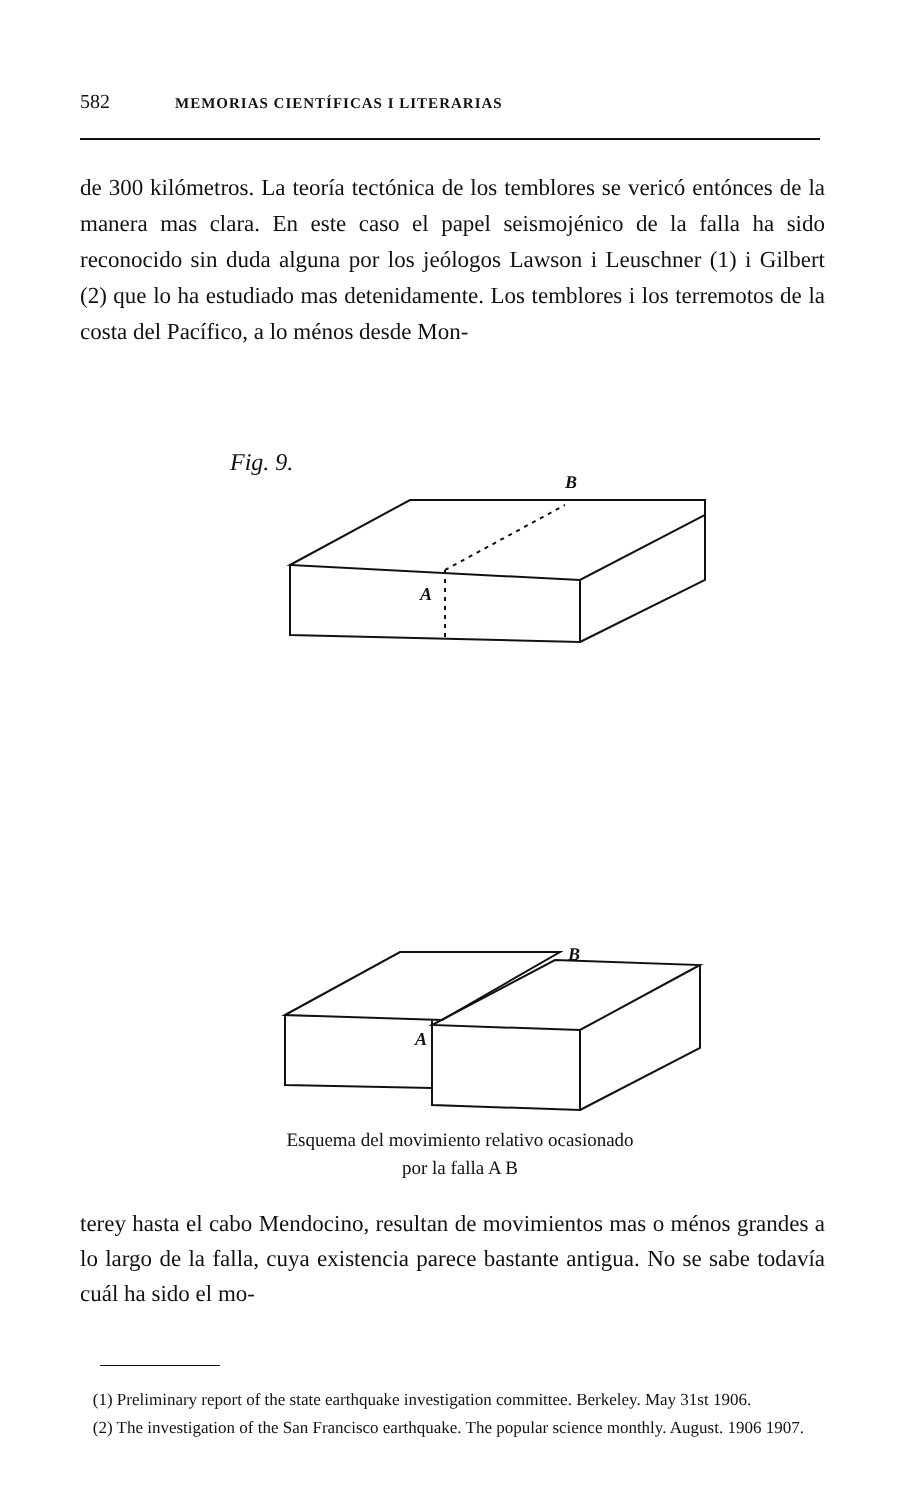582 MEMORIAS CIENTÍFICAS I LITERARIAS
de 300 kilómetros. La teoría tectónica de los temblores se vericó entónces de la manera mas clara. En este caso el papel seismojénico de la falla ha sido reconocido sin duda alguna por los jeólogos Lawson i Leuschner (1) i Gilbert (2) que lo ha estudiado mas detenidamente. Los temblores i los terremotos de la costa del Pacífico, a lo ménos desde Mon-
Fig. 9.
B
A
B
A
Esquema del movimiento relativo ocasionado
por la falla A B
terey hasta el cabo Mendocino, resultan de movimientos mas o ménos grandes a lo largo de la falla, cuya existencia parece bastante antigua. No se sabe todavía cuál ha sido el mo-
(1) Preliminary report of the state earthquake investigation committee. Berkeley. May 31st 1906.
(2) The investigation of the San Francisco earthquake. The popular science monthly. August. 1906 1907.